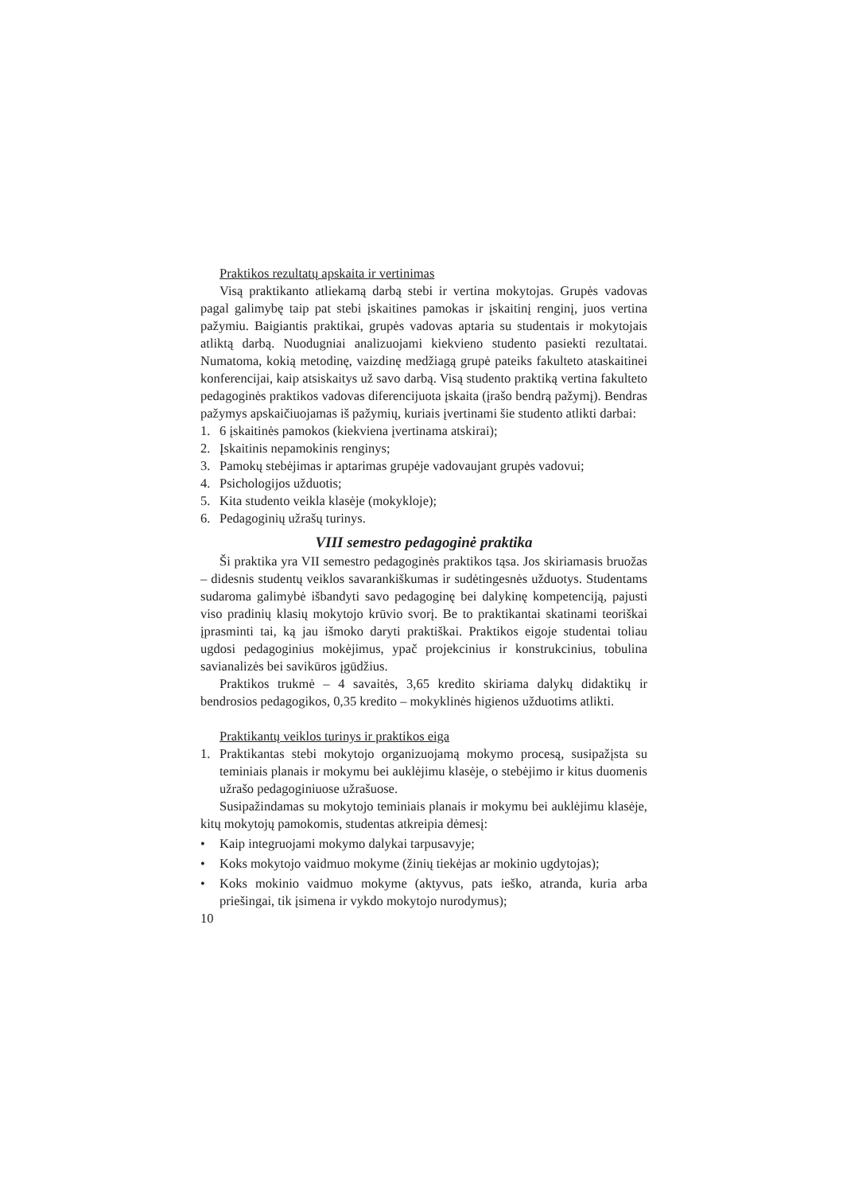Praktikos rezultatų apskaita ir vertinimas
Visą praktikanto atliekamą darbą stebi ir vertina mokytojas. Grupės vadovas pagal galimybę taip pat stebi įskaitines pamokas ir įskaitinį renginį, juos vertina pažymiu. Baigiantis praktikai, grupės vadovas aptaria su studentais ir mokytojais atliktą darbą. Nuodugniai analizuojami kiekvieno studento pasiekti rezultatai. Numatoma, kokią metodinę, vaizdinę medžiagą grupė pateiks fakulteto ataskaitinei konferencijai, kaip atsiskaitys už savo darbą. Visą studento praktiką vertina fakulteto pedagoginės praktikos vadovas diferencijuota įskaita (įrašo bendrą pažymį). Bendras pažymys apskaičiuojamas iš pažymių, kuriais įvertinami šie studento atlikti darbai:
1. 6 įskaitinės pamokos (kiekviena įvertinama atskirai);
2. Įskaitinis nepamokinis renginys;
3. Pamokų stebėjimas ir aptarimas grupėje vadovaujant grupės vadovui;
4. Psichologijos užduotis;
5. Kita studento veikla klasėje (mokykloje);
6. Pedagoginių užrašų turinys.
VIII semestro pedagoginė praktika
Ši praktika yra VII semestro pedagoginės praktikos tąsa. Jos skiriamasis bruožas – didesnis studentų veiklos savarankiškumas ir sudėtingesnės užduotys. Studentams sudaroma galimybė išbandyti savo pedagoginę bei dalykinę kompetenciją, pajusti viso pradinių klasių mokytojo krūvio svorį. Be to praktikantai skatinami teoriškai įprasminti tai, ką jau išmoko daryti praktiškai. Praktikos eigoje studentai toliau ugdosi pedagoginius mokėjimus, ypač projekcinius ir konstrukcinius, tobulina savianalizės bei savikūros įgūdžius.
Praktikos trukmė – 4 savaitės, 3,65 kredito skiriama dalykų didaktikų ir bendrosios pedagogikos, 0,35 kredito – mokyklinės higienos užduotims atlikti.
Praktikantų veiklos turinys ir praktikos eiga
1. Praktikantas stebi mokytojo organizuojamą mokymo procesą, susipažįsta su teminiais planais ir mokymu bei auklėjimu klasėje, o stebėjimo ir kitus duomenis užrašo pedagoginiuose užrašuose.
Susipažindamas su mokytojo teminiais planais ir mokymu bei auklėjimu klasėje, kitų mokytojų pamokomis, studentas atkreipia dėmesį:
• Kaip integruojami mokymo dalykai tarpusavyje;
• Koks mokytojo vaidmuo mokyme (žinių tiekėjas ar mokinio ugdytojas);
• Koks mokinio vaidmuo mokyme (aktyvus, pats ieško, atranda, kuria arba priešingai, tik įsimena ir vykdo mokytojo nurodymus);
10